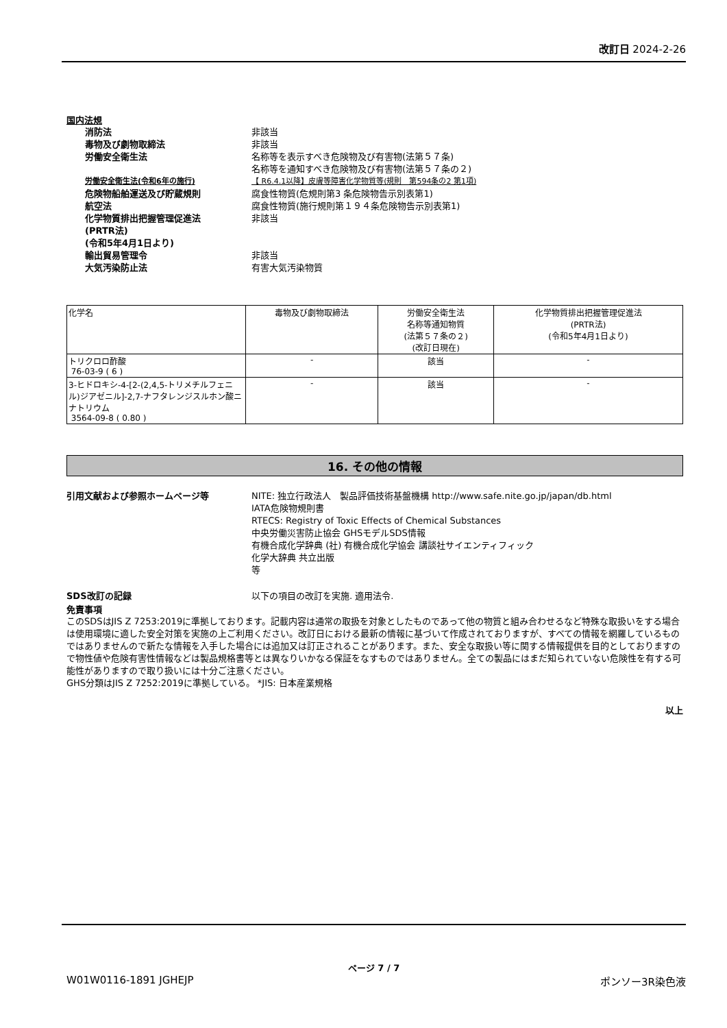改訂日 2024-2-26
国内法規
消防法 非該当
毒物及び劇物取締法 非該当
労働安全衛生法 名称等を表示すべき危険物及び有害物(法第５７条)
名称等を通知すべき危険物及び有害物(法第５７条の２)
労働安全衛生法(令和6年の施行) 【 R6.4.1以降】皮膚等障害化学物質等(規則　第594条の2 第1項)
危険物船舶運送及び貯蔵規則 腐食性物質(危規則第3 条危険物告示別表第1)
航空法 腐食性物質(施行規則第１９４条危険物告示別表第1)
化学物質排出把握管理促進法
(PRTR法)
(令和5年4月1日より)
非該当
輸出貿易管理令 非該当
大気汚染防止法 有害大気汚染物質
| 化学名 | 毒物及び劇物取締法 | 労働安全衛生法 名称等通知物質 (法第５７条の２) (改訂日現在) | 化学物質排出把握管理促進法 (PRTR法) (令和5年4月1日より) |
| --- | --- | --- | --- |
| トリクロロ酢酸 76-03-9 ( 6 ) | - | 該当 | - |
| 3-ヒドロキシ-4-[2-(2,4,5-トリメチルフェニル)ジアゼニル]-2,7-ナフタレンジスルホン酸ニナトリウム 3564-09-8 ( 0.80 ) | - | 該当 | - |
16. その他の情報
引用文献および参照ホームページ等 NITE: 独立行政法人　製品評価技術基盤機構 http://www.safe.nite.go.jp/japan/db.html
IATA危険物規則書
RTECS: Registry of Toxic Effects of Chemical Substances
中央労働災害防止協会 GHSモデルSDS情報
有機合成化学辞典 (社) 有機合成化学協会 講談社サイエンティフィック
化学大辞典 共立出版
等
SDS改訂の記録 以下の項目の改訂を実施. 適用法令.
免責事項
このSDSはJIS Z 7253:2019に準拠しております。記載内容は通常の取扱を対象としたものであって他の物質と組み合わせるなど特殊な取扱いをする場合は使用環境に適した安全対策を実施の上ご利用ください。改訂日における最新の情報に基づいて作成されておりますが、すべての情報を網羅しているものではありませんので新たな情報を入手した場合には追加又は訂正されることがあります。また、安全な取扱い等に関する情報提供を目的としておりますので物性値や危険有害性情報などは製品規格書等とは異なりいかなる保証をなすものではありません。全ての製品にはまだ知られていない危険性を有する可能性がありますので取り扱いには十分ご注意ください。
GHS分類はJIS Z 7252:2019に準拠している。 *JIS: 日本産業規格
以上
ページ 7 / 7
W01W0116-1891 JGHEJP ポンソー3R染色液